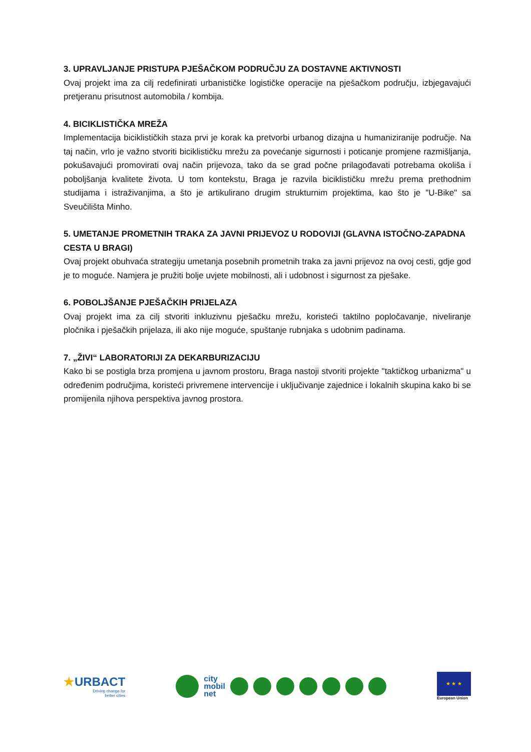3. UPRAVLJANJE PRISTUPA PJEŠAČKOM PODRUČJU ZA DOSTAVNE AKTIVNOSTI
Ovaj projekt ima za cilj redefinirati urbanističke logističke operacije na pješačkom području, izbjegavajući pretjeranu prisutnost automobila / kombija.
4. BICIKLISTIČKA MREŽA
Implementacija biciklističkih staza prvi je korak ka pretvorbi urbanog dizajna u humaniziranije područje. Na taj način, vrlo je važno stvoriti biciklističku mrežu za povećanje sigurnosti i poticanje promjene razmišljanja, pokušavajući promovirati ovaj način prijevoza, tako da se grad počne prilagođavati potrebama okoliša i poboljšanja kvalitete života. U tom kontekstu, Braga je razvila biciklističku mrežu prema prethodnim studijama i istraživanjima, a što je artikulirano drugim strukturnim projektima, kao što je "U-Bike" sa Sveučilišta Minho.
5. UMETANJE PROMETNIH TRAKA ZA JAVNI PRIJEVOZ U RODOVIJI (GLAVNA ISTOČNO-ZAPADNA CESTA U BRAGI)
Ovaj projekt obuhvaća strategiju umetanja posebnih prometnih traka za javni prijevoz na ovoj cesti, gdje god je to moguće. Namjera je pružiti bolje uvjete mobilnosti, ali i udobnost i sigurnost za pješake.
6. POBOLJŠANJE PJEŠAČKIH PRIJELAZA
Ovaj projekt ima za cilj stvoriti inkluzivnu pješačku mrežu, koristeći taktilno popločavanje, niveliranje pločnika i pješačkih prijelaza, ili ako nije moguće, spuštanje rubnjaka s udobnim padinama.
7. „ŽIVI“ LABORATORIJI ZA DEKARBURIZACIJU
Kako bi se postigla brza promjena u javnom prostoru, Braga nastoji stvoriti projekte "taktičkog urbanizma" u određenim područjima, koristeći privremene intervencije i uključivanje zajednice i lokalnih skupina kako bi se promijenila njihova perspektiva javnog prostora.
★URBACT
Driving change for
better cities
city
mobil
net
★ ★ ★
European Union